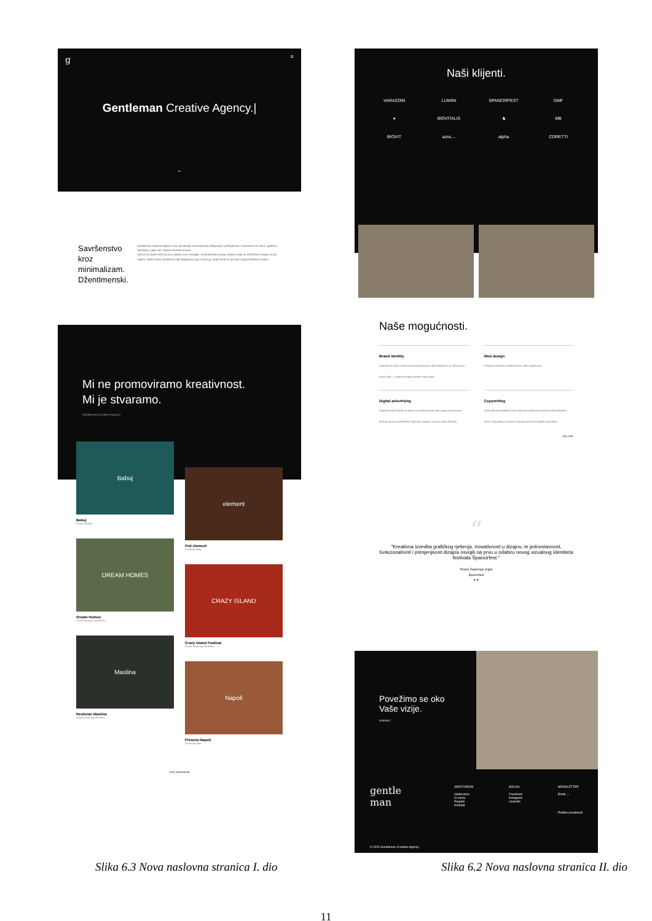g
≡
Gentleman Creative Agency.|
⌄
Savršenstvo kroz minimalizam.
Džentlmenski.
Gentleman Creative Agency svoj rad temelji na kombinaciji elegancije i profinjenosti. Osnovani smo 2015. godine u Varaždinu, gdje nas i danas možete pronaći.
Naš je cilj staviti VAS na prvo mjesto, kroz temeljiti i minimalistički pristup dizajnu, kako bi VAŠ brend zasjao novim sjajem. Vašim ćemo projektima dati eleganciju koju zaslužuju, kako biste svoje boje mogli predstaviti svijetu.
Mi ne promoviramo kreativnost.
Mi je stvaramo.
Gentleman Creative Agency
Babuj
Babuj
Dizajn logotipa.
DREAM HOMES
Dream Homes
Dizajn logotipa i posjetnice.
Maslina
Restoran Maslina
Dizajn vizualnog identiteta.
element
Peti element
Dizajn logotipa.
CRAZY ISLAND
Crazy Island Festival
Dizajn vizualnog identiteta.
Napoli
Pizzeria Napoli
Dizajn logotipa.
VIŠE PROJEKATA
Naši klijenti.
VARAZDIN LUMINI SPANCIRFEST GMF ● BIOVITALIS ♞ MB BIOVIT azra.... alpha CORETTI
Naše mogućnosti.
Brand identity
Dopustite da boje i vizuali komuniciraju poruku vašim klijentima, jer slika govori tisuću riječi – a dobar branding ispriča i cijelu priču.
Web design
Postavimo zajedno temeljni kamen vaše organizacije.
Digital advertising
Digitalni kanali odlično su mjesto za predstavljanje vaše usluge ili proizvoda širokom spektru potencijalnih klijenata i kupaca, koji vas željno iščekuju.
Copywriting
Zaokružite svoj digitalni otisak modernim tekstovima pisanim minimalističkim stilom, zbog kojeg će upravo vaša poruka doseći publiku koju želite.
VIDI VIŠE
“
"Kreativna izvedba grafičkog rješenja, inovativnost u dizajnu, te jednostavnost, funkcionalnost i primjenjivost dizajna osvojili na prvu u odabiru novog vizualnog identiteta festivala Špancirfest."
Tihana Željeznjak Ciglar
Špancirfest
• •
Povežimo se oko Vaše vizije.
KONTAKT
gentle
man
© 2020 Gentleman Creative Agency
GENTLEMAN
Naslovnica
O nama
Projekti
Kontakt
SOCIAL
Facebook
Instagram
LinkedIn
NEWSLETTER
Email →
Politika privatnosti
Slika 6.3 Nova naslovna stranica I. dio Slika 6.2 Nova naslovna stranica II. dio
11